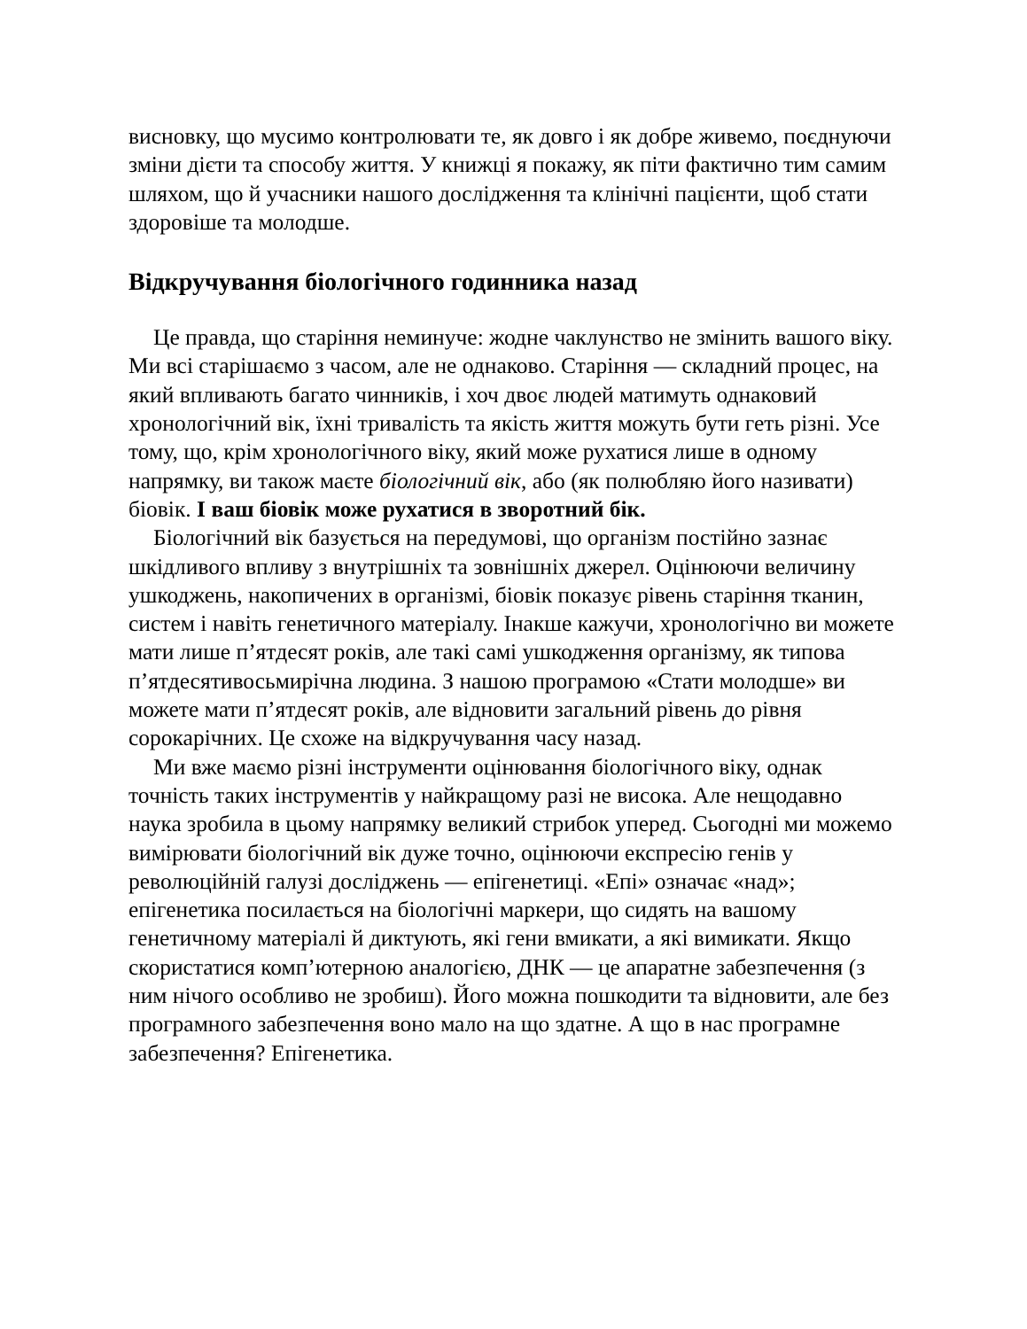висновку, що мусимо контролювати те, як довго і як добре живемо, поєднуючи зміни дієти та способу життя. У книжці я покажу, як піти фактично тим самим шляхом, що й учасники нашого дослідження та клінічні пацієнти, щоб стати здоровіше та молодше.
Відкручування біологічного годинника назад
Це правда, що старіння неминуче: жодне чаклунство не змінить вашого віку. Ми всі старішаємо з часом, але не однаково. Старіння — складний процес, на який впливають багато чинників, і хоч двоє людей матимуть однаковий хронологічний вік, їхні тривалість та якість життя можуть бути геть різні. Усе тому, що, крім хронологічного віку, який може рухатися лише в одному напрямку, ви також маєте біологічний вік, або (як полюбляю його називати) біовік. І ваш біовік може рухатися в зворотний бік.
Біологічний вік базується на передумові, що організм постійно зазнає шкідливого впливу з внутрішніх та зовнішніх джерел. Оцінюючи величину ушкоджень, накопичених в організмі, біовік показує рівень старіння тканин, систем і навіть генетичного матеріалу. Інакше кажучи, хронологічно ви можете мати лише п’ятдесят років, але такі самі ушкодження організму, як типова п’ятдесятивосьмирічна людина. З нашою програмою «Стати молодше» ви можете мати п’ятдесят років, але відновити загальний рівень до рівня сорокарічних. Це схоже на відкручування часу назад.
Ми вже маємо різні інструменти оцінювання біологічного віку, однак точність таких інструментів у найкращому разі не висока. Але нещодавно наука зробила в цьому напрямку великий стрибок уперед. Сьогодні ми можемо вимірювати біологічний вік дуже точно, оцінюючи експресію генів у революційній галузі досліджень — епігенетиці. «Епі» означає «над»; епігенетика посилається на біологічні маркери, що сидять на вашому генетичному матеріалі й диктують, які гени вмикати, а які вимикати. Якщо скористатися комп’ютерною аналогією, ДНК — це апаратне забезпечення (з ним нічого особливо не зробиш). Його можна пошкодити та відновити, але без програмного забезпечення воно мало на що здатне. А що в нас програмне забезпечення? Епігенетика.